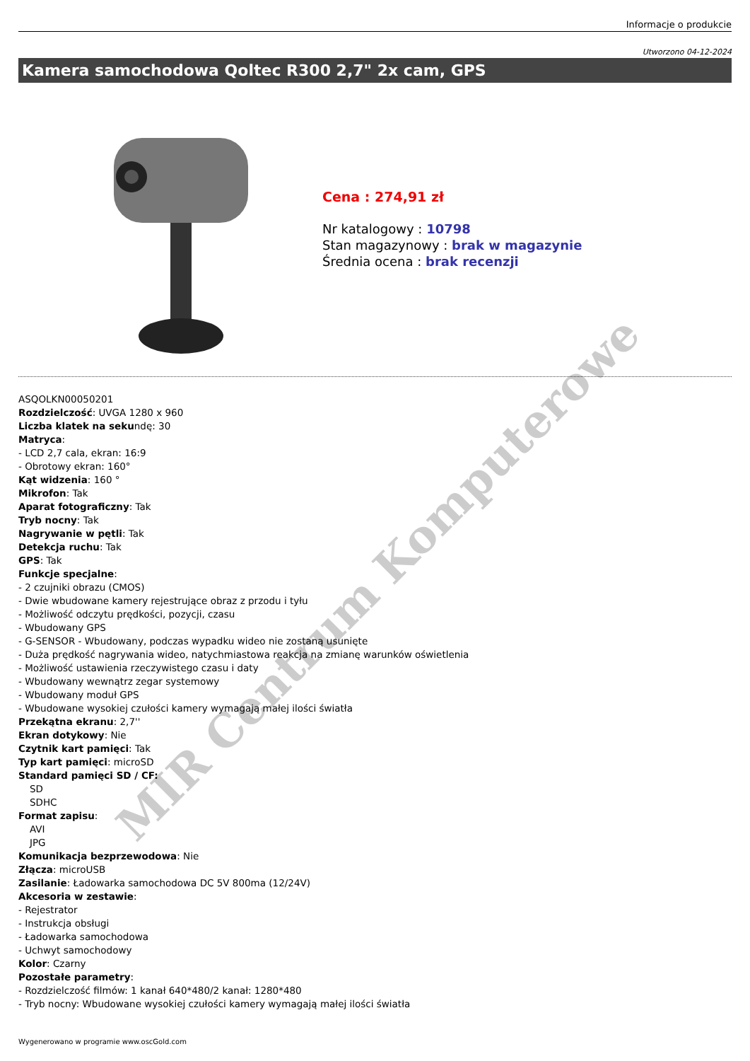Informacje o produkcie
Utworzono 04-12-2024
Kamera samochodowa Qoltec R300 2,7" 2x cam, GPS
Cena : 274,91 zł
Nr katalogowy : 10798
Stan magazynowy : brak w magazynie
Średnia ocena : brak recenzji
ASQOLKN00050201
Rozdzielczość: UVGA 1280 x 960
Liczba klatek na sekundę: 30
Matryca:
- LCD 2,7 cala, ekran: 16:9
- Obrotowy ekran: 160°
Kąt widzenia: 160 °
Mikrofon: Tak
Aparat fotograficzny: Tak
Tryb nocny: Tak
Nagrywanie w pętli: Tak
Detekcja ruchu: Tak
GPS: Tak
Funkcje specjalne:
- 2 czujniki obrazu (CMOS)
- Dwie wbudowane kamery rejestrujące obraz z przodu i tyłu
- Możliwość odczytu prędkości, pozycji, czasu
- Wbudowany GPS
- G-SENSOR - Wbudowany, podczas wypadku wideo nie zostaną usunięte
- Duża prędkość nagrywania wideo, natychmiastowa reakcja na zmianę warunków oświetlenia
- Możliwość ustawienia rzeczywistego czasu i daty
- Wbudowany wewnątrz zegar systemowy
- Wbudowany moduł GPS
- Wbudowane wysokiej czułości kamery wymagają małej ilości światła
Przekątna ekranu: 2,7''
Ekran dotykowy: Nie
Czytnik kart pamięci: Tak
Typ kart pamięci: microSD
Standard pamięci SD / CF:
SD
SDHC
Format zapisu:
AVI
JPG
Komunikacja bezprzewodowa: Nie
Złącza: microUSB
Zasilanie: Ładowarka samochodowa DC 5V 800ma (12/24V)
Akcesoria w zestawie:
- Rejestrator
- Instrukcja obsługi
- Ładowarka samochodowa
- Uchwyt samochodowy
Kolor: Czarny
Pozostałe parametry:
- Rozdzielczość filmów: 1 kanał 640*480/2 kanał: 1280*480
- Tryb nocny: Wbudowane wysokiej czułości kamery wymagają małej ilości światła
Wygenerowano w programie www.oscGold.com
MIR Centrum Komputerowe